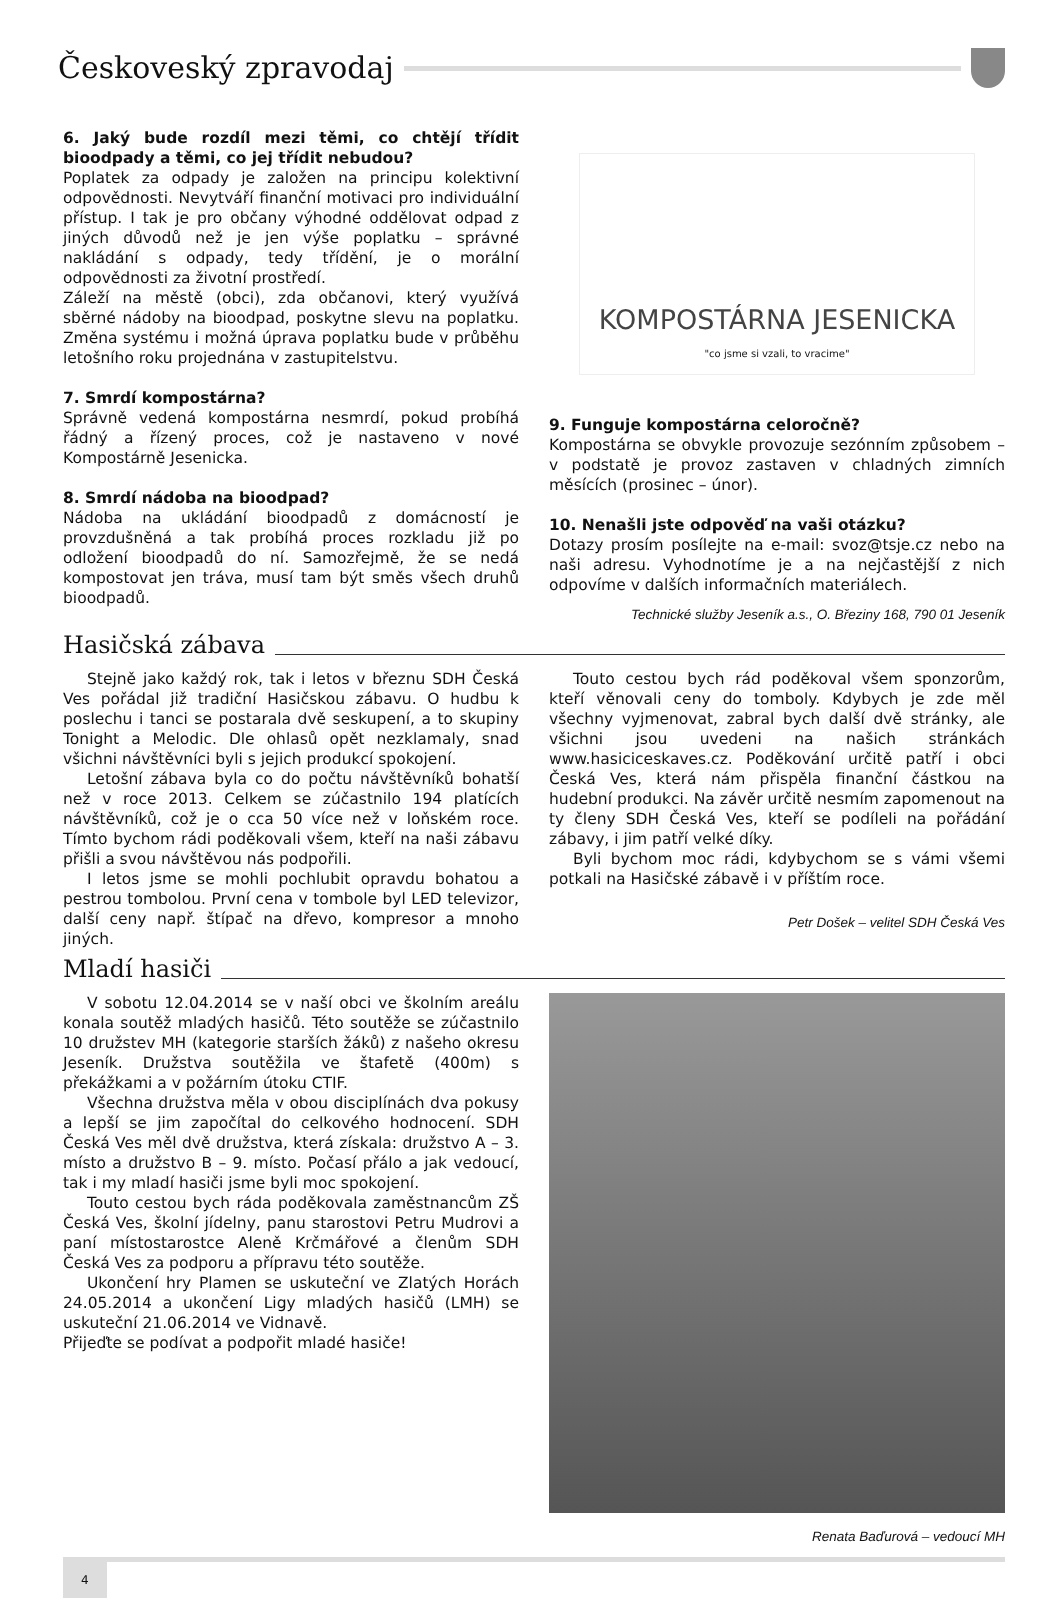Českoveský zpravodaj
6. Jaký bude rozdíl mezi těmi, co chtějí třídit bioodpady a těmi, co jej třídit nebudou?
Poplatek za odpady je založen na principu kolektivní odpovědnosti. Nevytváří finanční motivaci pro individuální přístup. I tak je pro občany výhodné oddělovat odpad z jiných důvodů než je jen výše poplatku – správné nakládání s odpady, tedy třídění, je o morální odpovědnosti za životní prostředí.
Záleží na městě (obci), zda občanovi, který využívá sběrné nádoby na bioodpad, poskytne slevu na poplatku. Změna systému i možná úprava poplatku bude v průběhu letošního roku projednána v zastupitelstvu.
7. Smrdí kompostárna?
Správně vedená kompostárna nesmrdí, pokud probíhá řádný a řízený proces, což je nastaveno v nové Kompostárně Jesenicka.
8. Smrdí nádoba na bioodpad?
Nádoba na ukládání bioodpadů z domácností je provzdušněná a tak probíhá proces rozkladu již po odložení bioodpadů do ní. Samozřejmě, že se nedá kompostovat jen tráva, musí tam být směs všech druhů bioodpadů.
KOMPOSTÁRNA JESENICKA
"co jsme si vzali, to vracime"
9. Funguje kompostárna celoročně?
Kompostárna se obvykle provozuje sezónním způsobem – v podstatě je provoz zastaven v chladných zimních měsících (prosinec – únor).
10. Nenašli jste odpověď na vaši otázku?
Dotazy prosím posílejte na e-mail: svoz@tsje.cz nebo na naši adresu. Vyhodnotíme je a na nejčastější z nich odpovíme v dalších informačních materiálech.
Technické služby Jeseník a.s., O. Březiny 168, 790 01 Jeseník
Hasičská zábava
Stejně jako každý rok, tak i letos v březnu SDH Česká Ves pořádal již tradiční Hasičskou zábavu. O hudbu k poslechu i tanci se postarala dvě seskupení, a to skupiny Tonight a Melodic. Dle ohlasů opět nezklamaly, snad všichni návštěvníci byli s jejich produkcí spokojení.
Letošní zábava byla co do počtu návštěvníků bohatší než v roce 2013. Celkem se zúčastnilo 194 platících návštěvníků, což je o cca 50 více než v loňském roce. Tímto bychom rádi poděkovali všem, kteří na naši zábavu přišli a svou návštěvou nás podpořili.
I letos jsme se mohli pochlubit opravdu bohatou a pestrou tombolou. První cena v tombole byl LED televizor, další ceny např. štípač na dřevo, kompresor a mnoho jiných.
Touto cestou bych rád poděkoval všem sponzorům, kteří věnovali ceny do tomboly. Kdybych je zde měl všechny vyjmenovat, zabral bych další dvě stránky, ale všichni jsou uvedeni na našich stránkách www.hasiciceskaves.cz. Poděkování určitě patří i obci Česká Ves, která nám přispěla finanční částkou na hudební produkci. Na závěr určitě nesmím zapomenout na ty členy SDH Česká Ves, kteří se podíleli na pořádání zábavy, i jim patří velké díky.
Byli bychom moc rádi, kdybychom se s vámi všemi potkali na Hasičské zábavě i v příštím roce.
Petr Došek – velitel SDH Česká Ves
Mladí hasiči
V sobotu 12.04.2014 se v naší obci ve školním areálu konala soutěž mladých hasičů. Této soutěže se zúčastnilo 10 družstev MH (kategorie starších žáků) z našeho okresu Jeseník. Družstva soutěžila ve štafetě (400m) s překážkami a v požárním útoku CTIF.
Všechna družstva měla v obou disciplínách dva pokusy a lepší se jim započítal do celkového hodnocení. SDH Česká Ves měl dvě družstva, která získala: družstvo A – 3. místo a družstvo B – 9. místo. Počasí přálo a jak vedoucí, tak i my mladí hasiči jsme byli moc spokojení.
Touto cestou bych ráda poděkovala zaměstnancům ZŠ Česká Ves, školní jídelny, panu starostovi Petru Mudrovi a paní místostarostce Aleně Krčmářové a členům SDH Česká Ves za podporu a přípravu této soutěže.
Ukončení hry Plamen se uskuteční ve Zlatých Horách 24.05.2014 a ukončení Ligy mladých hasičů (LMH) se uskuteční 21.06.2014 ve Vidnavě.
Přijeďte se podívat a podpořit mladé hasiče!
Renata Baďurová – vedoucí MH
4